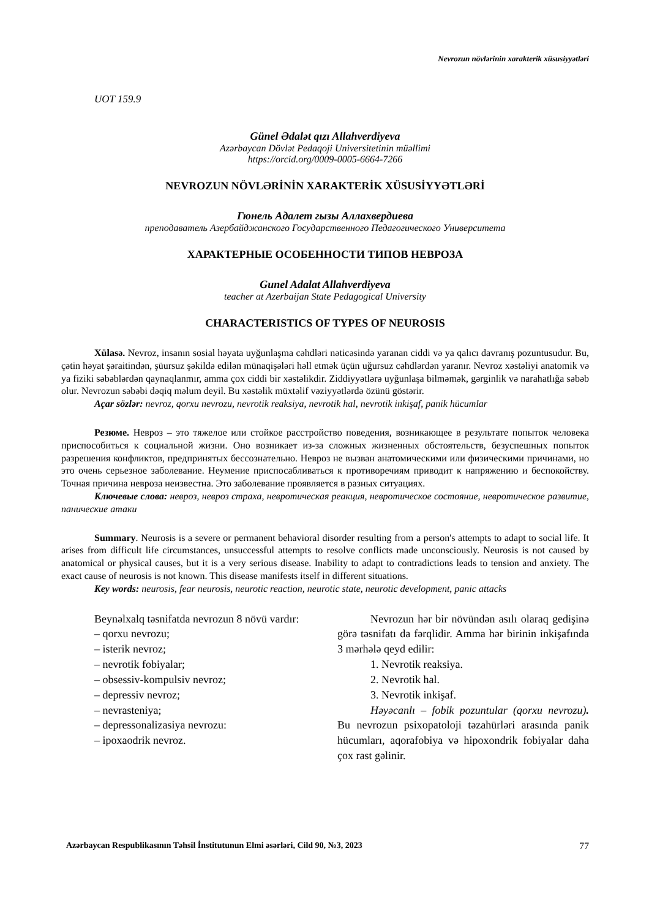Nevrozun növlərinin xarakterik xüsusiyyətləri
UOT 159.9
Günel Ədalət qızı Allahverdiyeva
Azərbaycan Dövlət Pedaqoji Universitetinin müəllimi
https://orcid.org/0009-0005-6664-7266
NEVROZUN NÖVLƏRİNİN XARAKTERİK XÜSUSİYYƏTLƏRİ
Гюнель Адалет гызы Аллахвердиева
преподаватель Азербайджанского Государственного Педагогического Университета
ХАРАКТЕРНЫЕ ОСОБЕННОСТИ ТИПОВ НЕВРОЗА
Gunel Adalat Allahverdiyeva
teacher at Azerbaijan State Pedagogical University
CHARACTERISTICS OF TYPES OF NEUROSIS
Xülasə. Nevroz, insanın sosial həyata uyğunlaşma cəhdləri nəticəsində yaranan ciddi və ya qalıcı davranış pozuntusudur. Bu, çətin həyat şəraitindən, şüursuz şəkildə edilən münaqişələri həll etmək üçün uğursuz cəhdlərdən yaranır. Nevroz xəstəliyi anatomik və ya fiziki səbəblərdən qaynaqlanmır, amma çox ciddi bir xəstəlikdir. Ziddiyyətlərə uyğunlaşa bilməmək, gərginlik və narahatlığa səbəb olur. Nevrozun səbəbi dəqiq məlum deyil. Bu xəstəlik müxtəlif vəziyyətlərdə özünü göstərir.
Açar sözlər: nevroz, qorxu nevrozu, nevrotik reaksiya, nevrotik hal, nevrotik inkişaf, panik hücumlar
Резюме. Невроз – это тяжелое или стойкое расстройство поведения, возникающее в результате попыток человека приспособиться к социальной жизни. Оно возникает из-за сложных жизненных обстоятельств, безуспешных попыток разрешения конфликтов, предпринятых бессознательно. Невроз не вызван анатомическими или физическими причинами, но это очень серьезное заболевание. Неумение приспосабливаться к противоречиям приводит к напряжению и беспокойству. Точная причина невроза неизвестна. Это заболевание проявляется в разных ситуациях.
Ключевые слова: невроз, невроз страха, невротическая реакция, невротическое состояние, невротическое развитие, панические атаки
Summary. Neurosis is a severe or permanent behavioral disorder resulting from a person's attempts to adapt to social life. It arises from difficult life circumstances, unsuccessful attempts to resolve conflicts made unconsciously. Neurosis is not caused by anatomical or physical causes, but it is a very serious disease. Inability to adapt to contradictions leads to tension and anxiety. The exact cause of neurosis is not known. This disease manifests itself in different situations.
Key words: neurosis, fear neurosis, neurotic reaction, neurotic state, neurotic development, panic attacks
Beynəlxalq təsnifatda nevrozun 8 növü vardır:
– qorxu nevrozu;
– isterik nevroz;
– nevrotik fobiyalar;
– obsessiv-kompulsiv nevroz;
– depressiv nevroz;
– nevrasteniya;
– depressonalizasiya nevrozu:
– ipoxaodrik nevroz.
Nevrozun hər bir növündən asılı olaraq gedişinə görə təsnifatı da fərqlidir. Amma hər birinin inkişafında 3 mərhələ qeyd edilir:
1. Nevrotik reaksiya.
2. Nevrotik hal.
3. Nevrotik inkişaf.
Həyəcanlı – fobik pozuntular (qorxu nevrozu). Bu nevrozun psixopatoloji təzahürləri arasında panik hücumları, aqorafobiya və hipoxondrik fobiyalar daha çox rast gəlinir.
Azərbaycan Respublikasının Təhsil İnstitutunun Elmi əsərləri, Cild 90, №3, 2023 77